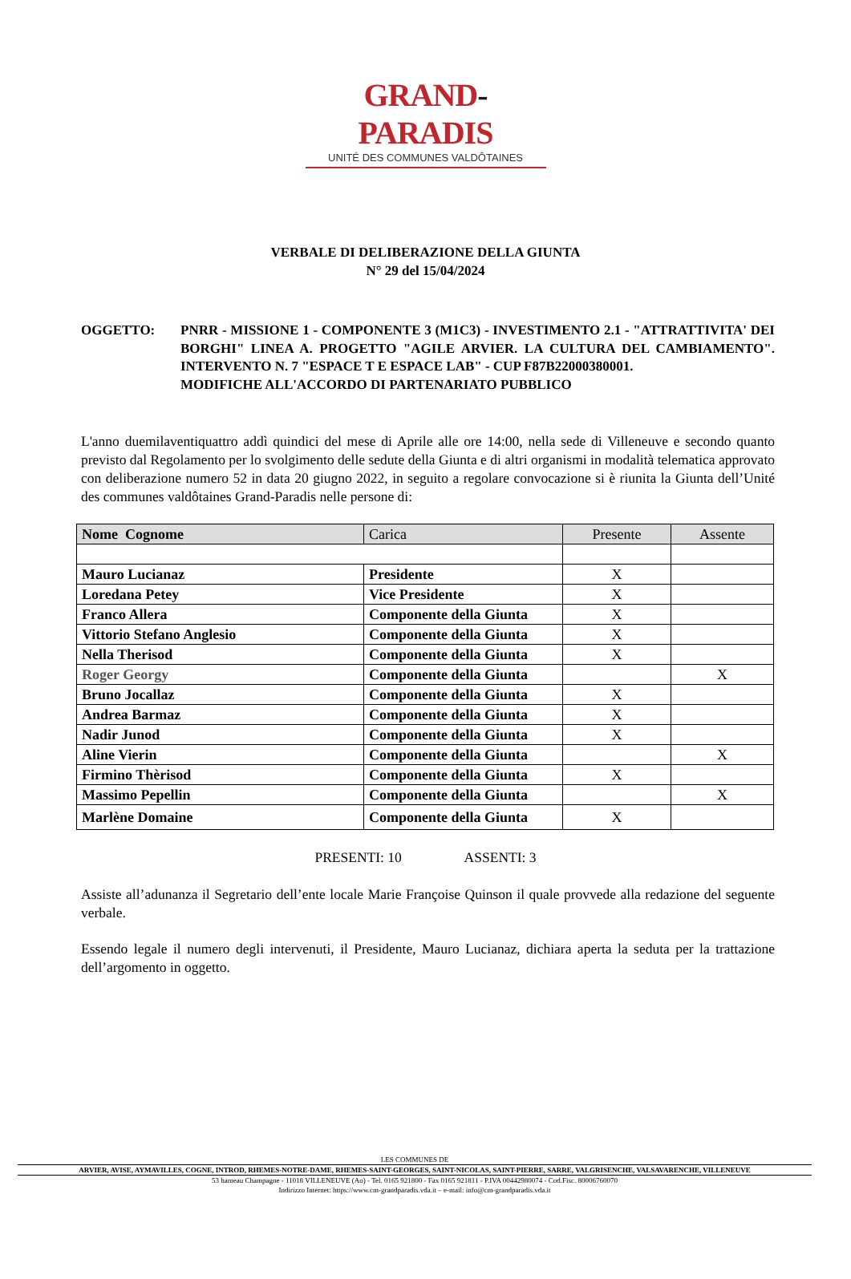GRAND-PARADIS
UNITÉ DES COMMUNES VALDÔTAINES
VERBALE DI DELIBERAZIONE DELLA GIUNTA
N° 29 del 15/04/2024
OGGETTO: PNRR - MISSIONE 1 - COMPONENTE 3 (M1C3) - INVESTIMENTO 2.1 - "ATTRATTIVITA' DEI BORGHI" LINEA A. PROGETTO "AGILE ARVIER. LA CULTURA DEL CAMBIAMENTO". INTERVENTO N. 7 "ESPACE T E ESPACE LAB" - CUP F87B22000380001.
MODIFICHE ALL'ACCORDO DI PARTENARIATO PUBBLICO
L'anno duemilaventiquattro addì quindici del mese di Aprile alle ore 14:00, nella sede di Villeneuve e secondo quanto previsto dal Regolamento per lo svolgimento delle sedute della Giunta e di altri organismi in modalità telematica approvato con deliberazione numero 52 in data 20 giugno 2022, in seguito a regolare convocazione si è riunita la Giunta dell’Unité des communes valdôtaines Grand-Paradis nelle persone di:
| Nome Cognome | Carica | Presente | Assente |
| --- | --- | --- | --- |
| Mauro Lucianaz | Presidente | X | |
| Loredana Petey | Vice Presidente | X | |
| Franco Allera | Componente della Giunta | X | |
| Vittorio Stefano Anglesio | Componente della Giunta | X | |
| Nella Therisod | Componente della Giunta | X | |
| Roger Georgy | Componente della Giunta | | X |
| Bruno Jocallaz | Componente della Giunta | X | |
| Andrea Barmaz | Componente della Giunta | X | |
| Nadir Junod | Componente della Giunta | X | |
| Aline Vierin | Componente della Giunta | | X |
| Firmino Thèrisod | Componente della Giunta | X | |
| Massimo Pepellin | Componente della Giunta | | X |
| Marlène Domaine | Componente della Giunta | X | |
PRESENTI: 10 ASSENTI: 3
Assiste all’adunanza il Segretario dell’ente locale Marie Françoise Quinson il quale provvede alla redazione del seguente verbale.
Essendo legale il numero degli intervenuti, il Presidente, Mauro Lucianaz, dichiara aperta la seduta per la trattazione dell’argomento in oggetto.
LES COMMUNES DE
ARVIER, AVISE, AYMAVILLES, COGNE, INTROD, RHEMES-NOTRE-DAME, RHEMES-SAINT-GEORGES, SAINT-NICOLAS, SAINT-PIERRE, SARRE, VALGRISENCHE, VALSAVARENCHE, VILLENEUVE
53 hameau Champagne - 11018 VILLENEUVE (Ao) - Tel. 0165 921800 - Fax 0165 921811 - P.IVA 00442980074 - Cod.Fisc. 80006760070
Indirizzo Internet: https://www.cm-grandparadis.vda.it – e-mail: info@cm-grandparadis.vda.it